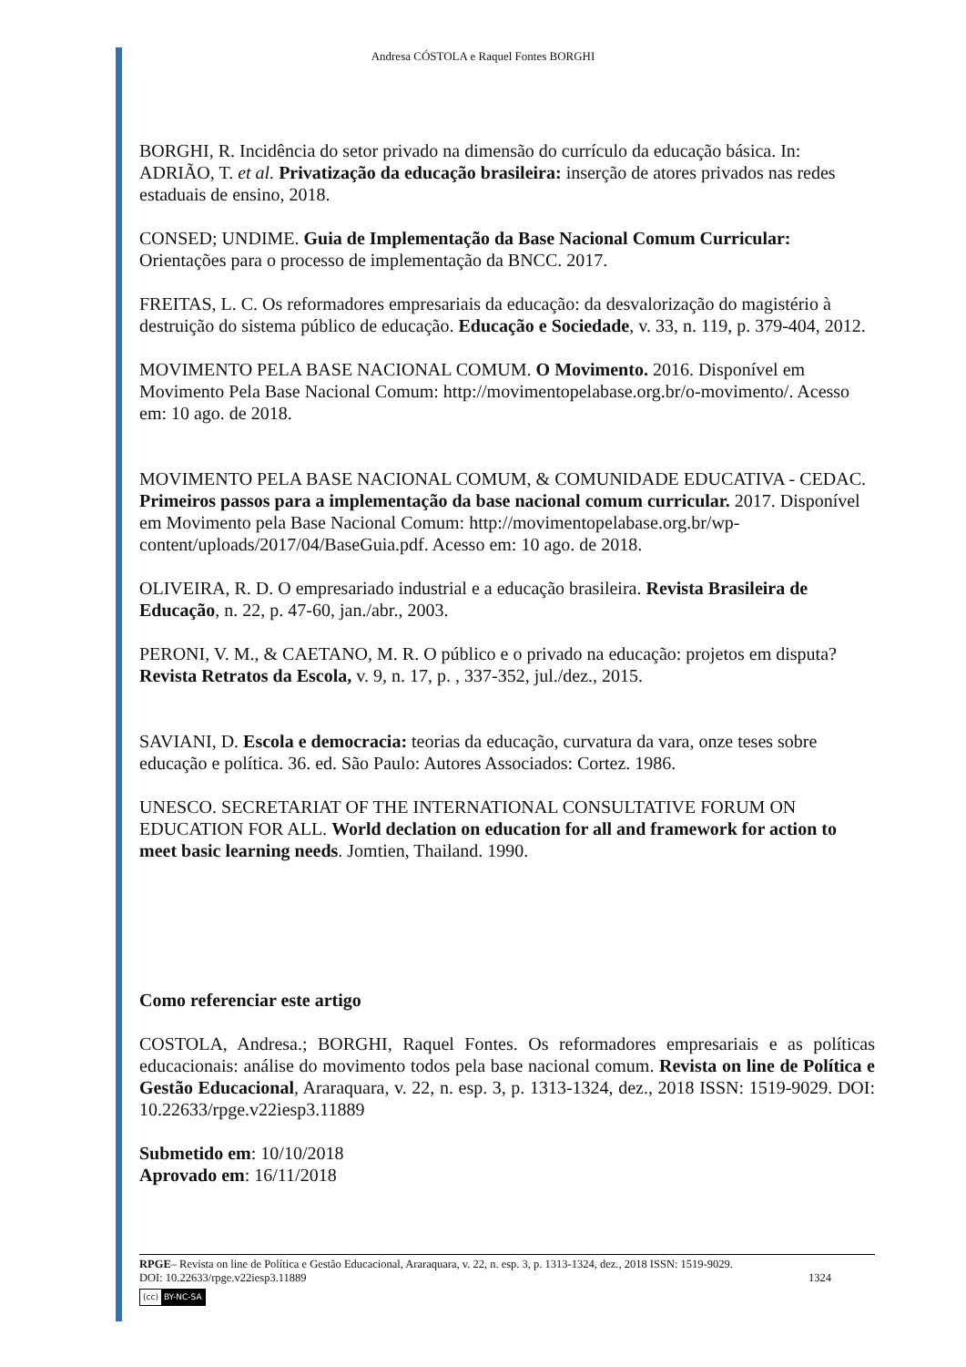Andresa CÓSTOLA e Raquel Fontes BORGHI
BORGHI, R. Incidência do setor privado na dimensão do currículo da educação básica. In: ADRIÃO, T. et al. Privatização da educação brasileira: inserção de atores privados nas redes estaduais de ensino, 2018.
CONSED; UNDIME. Guia de Implementação da Base Nacional Comum Curricular: Orientações para o processo de implementação da BNCC. 2017.
FREITAS, L. C. Os reformadores empresariais da educação: da desvalorização do magistério à destruição do sistema público de educação. Educação e Sociedade, v. 33, n. 119, p. 379-404, 2012.
MOVIMENTO PELA BASE NACIONAL COMUM. O Movimento. 2016. Disponível em Movimento Pela Base Nacional Comum: http://movimentopelabase.org.br/o-movimento/. Acesso em: 10 ago. de 2018.
MOVIMENTO PELA BASE NACIONAL COMUM, & COMUNIDADE EDUCATIVA - CEDAC. Primeiros passos para a implementação da base nacional comum curricular. 2017. Disponível em Movimento pela Base Nacional Comum: http://movimentopelabase.org.br/wp-content/uploads/2017/04/BaseGuia.pdf. Acesso em: 10 ago. de 2018.
OLIVEIRA, R. D. O empresariado industrial e a educação brasileira. Revista Brasileira de Educação, n. 22, p. 47-60, jan./abr., 2003.
PERONI, V. M., & CAETANO, M. R. O público e o privado na educação: projetos em disputa? Revista Retratos da Escola, v. 9, n. 17, p. , 337-352, jul./dez., 2015.
SAVIANI, D. Escola e democracia: teorias da educação, curvatura da vara, onze teses sobre educação e política. 36. ed. São Paulo: Autores Associados: Cortez. 1986.
UNESCO. SECRETARIAT OF THE INTERNATIONAL CONSULTATIVE FORUM ON EDUCATION FOR ALL. World declation on education for all and framework for action to meet basic learning needs. Jomtien, Thailand. 1990.
Como referenciar este artigo
COSTOLA, Andresa.; BORGHI, Raquel Fontes. Os reformadores empresariais e as políticas educacionais: análise do movimento todos pela base nacional comum. Revista on line de Política e Gestão Educacional, Araraquara, v. 22, n. esp. 3, p. 1313-1324, dez., 2018 ISSN: 1519-9029. DOI: 10.22633/rpge.v22iesp3.11889
Submetido em: 10/10/2018
Aprovado em: 16/11/2018
RPGE– Revista on line de Política e Gestão Educacional, Araraquara, v. 22, n. esp. 3, p. 1313-1324, dez., 2018 ISSN: 1519-9029.
DOI: 10.22633/rpge.v22iesp3.11889 1324
(cc) BY-NC-SA